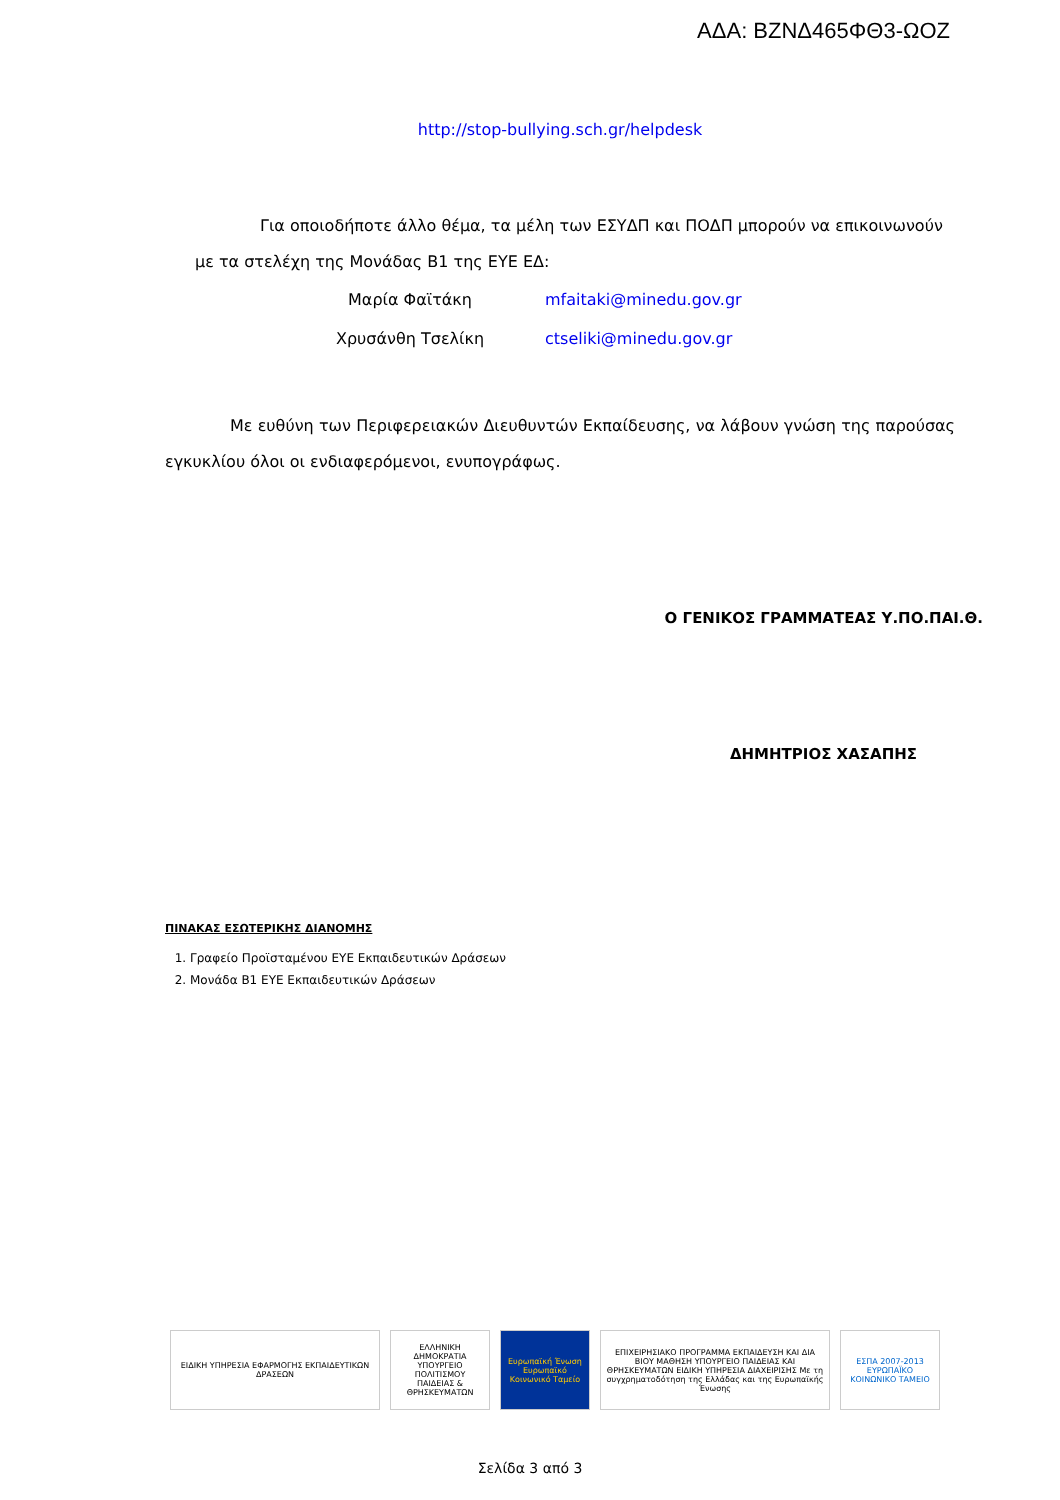ΑΔΑ: ΒΖΝΔ465ΦΘ3-ΩΟΖ
http://stop-bullying.sch.gr/helpdesk
Για οποιοδήποτε άλλο θέμα, τα μέλη των ΕΣΥΔΠ και ΠΟΔΠ μπορούν να επικοινωνούν με τα στελέχη της Μονάδας Β1 της ΕΥΕ ΕΔ:
| Μαρία Φαϊτάκη | mfaitaki@minedu.gov.gr |
| Χρυσάνθη Τσελίκη | ctseliki@minedu.gov.gr |
Με ευθύνη των Περιφερειακών Διευθυντών Εκπαίδευσης, να λάβουν γνώση της παρούσας εγκυκλίου όλοι οι ενδιαφερόμενοι, ενυπογράφως.
Ο ΓΕΝΙΚΟΣ ΓΡΑΜΜΑΤΕΑΣ Υ.ΠΟ.ΠΑΙ.Θ.
ΔΗΜΗΤΡΙΟΣ ΧΑΣΑΠΗΣ
ΠΙΝΑΚΑΣ ΕΣΩΤΕΡΙΚΗΣ ΔΙΑΝΟΜΗΣ
1. Γραφείο Προϊσταμένου ΕΥΕ Εκπαιδευτικών Δράσεων
2. Μονάδα Β1 ΕΥΕ Εκπαιδευτικών Δράσεων
ΕΙΔΙΚΗ ΥΠΗΡΕΣΙΑ ΕΦΑΡΜΟΓΗΣ ΕΚΠΑΙΔΕΥΤΙΚΩΝ ΔΡΑΣΕΩΝ
ΕΛΛΗΝΙΚΗ ΔΗΜΟΚΡΑΤΙΑ ΥΠΟΥΡΓΕΙΟ ΠΟΛΙΤΙΣΜΟΥ ΠΑΙΔΕΙΑΣ & ΘΡΗΣΚΕΥΜΑΤΩΝ
Ευρωπαϊκή Ένωση Ευρωπαϊκό Κοινωνικό Ταμείο
ΕΠΙΧΕΙΡΗΣΙΑΚΟ ΠΡΟΓΡΑΜΜΑ ΕΚΠΑΙΔΕΥΣΗ ΚΑΙ ΔΙΑ ΒΙΟΥ ΜΑΘΗΣΗ ΥΠΟΥΡΓΕΙΟ ΠΑΙΔΕΙΑΣ ΚΑΙ ΘΡΗΣΚΕΥΜΑΤΩΝ ΕΙΔΙΚΗ ΥΠΗΡΕΣΙΑ ΔΙΑΧΕΙΡΙΣΗΣ Με τη συγχρηματοδότηση της Ελλάδας και της Ευρωπαϊκής Ένωσης
ΕΣΠΑ 2007-2013 ΕΥΡΩΠΑΪΚΟ ΚΟΙΝΩΝΙΚΟ ΤΑΜΕΙΟ
Σελίδα 3 από 3